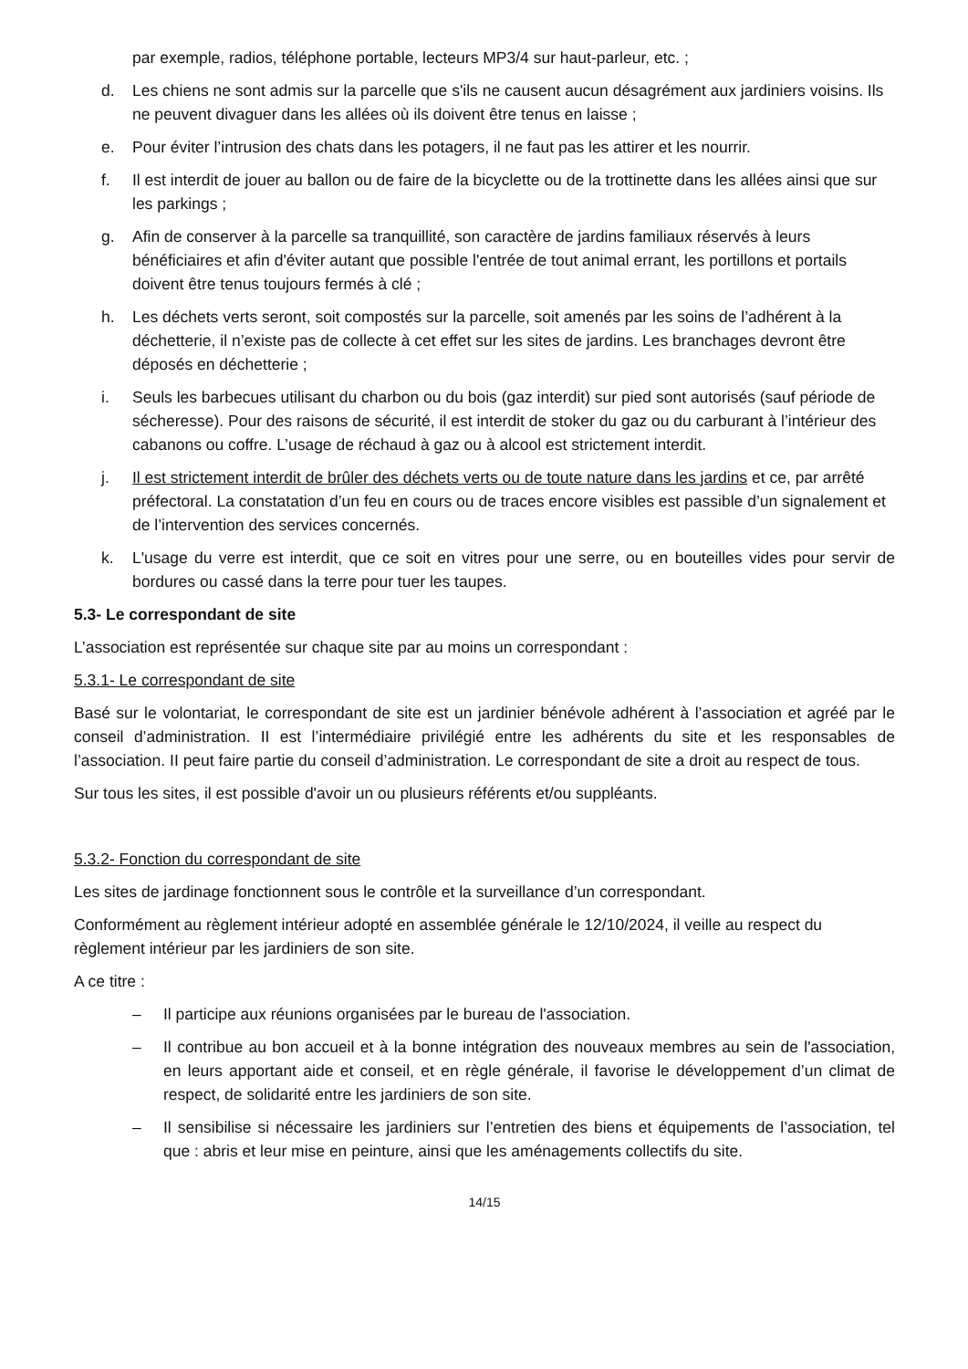par exemple, radios, téléphone portable, lecteurs MP3/4 sur haut-parleur, etc. ;
d. Les chiens ne sont admis sur la parcelle que s'ils ne causent aucun désagrément aux jardiniers voisins. Ils ne peuvent divaguer dans les allées où ils doivent être tenus en laisse ;
e. Pour éviter l’intrusion des chats dans les potagers, il ne faut pas les attirer et les nourrir.
f. Il est interdit de jouer au ballon ou de faire de la bicyclette ou de la trottinette dans les allées ainsi que sur les parkings ;
g. Afin de conserver à la parcelle sa tranquillité, son caractère de jardins familiaux réservés à leurs bénéficiaires et afin d'éviter autant que possible l'entrée de tout animal errant, les portillons et portails doivent être tenus toujours fermés à clé ;
h. Les déchets verts seront, soit compostés sur la parcelle, soit amenés par les soins de l’adhérent à la déchetterie, il n’existe pas de collecte à cet effet sur les sites de jardins. Les branchages devront être déposés en déchetterie ;
i. Seuls les barbecues utilisant du charbon ou du bois (gaz interdit) sur pied sont autorisés (sauf période de sécheresse). Pour des raisons de sécurité, il est interdit de stoker du gaz ou du carburant à l’intérieur des cabanons ou coffre. L’usage de réchaud à gaz ou à alcool est strictement interdit.
j. Il est strictement interdit de brûler des déchets verts ou de toute nature dans les jardins et ce, par arrêté préfectoral. La constatation d’un feu en cours ou de traces encore visibles est passible d’un signalement et de l’intervention des services concernés.
k. L'usage du verre est interdit, que ce soit en vitres pour une serre, ou en bouteilles vides pour servir de bordures ou cassé dans la terre pour tuer les taupes.
5.3- Le correspondant de site
L’association est représentée sur chaque site par au moins un correspondant :
5.3.1- Le correspondant de site
Basé sur le volontariat, le correspondant de site est un jardinier bénévole adhérent à l’association et agréé par le conseil d’administration. II est l’intermédiaire privilégié entre les adhérents du site et les responsables de l’association. II peut faire partie du conseil d’administration. Le correspondant de site a droit au respect de tous.
Sur tous les sites, il est possible d'avoir un ou plusieurs référents et/ou suppléants.
5.3.2- Fonction du correspondant de site
Les sites de jardinage fonctionnent sous le contrôle et la surveillance d’un correspondant.
Conformément au règlement intérieur adopté en assemblée générale le 12/10/2024, il veille au respect du règlement intérieur par les jardiniers de son site.
A ce titre :
– Il participe aux réunions organisées par le bureau de l'association.
– Il contribue au bon accueil et à la bonne intégration des nouveaux membres au sein de l'association, en leurs apportant aide et conseil, et en règle générale, il favorise le développement d’un climat de respect, de solidarité entre les jardiniers de son site.
– Il sensibilise si nécessaire les jardiniers sur l’entretien des biens et équipements de l’association, tel que : abris et leur mise en peinture, ainsi que les aménagements collectifs du site.
14/15